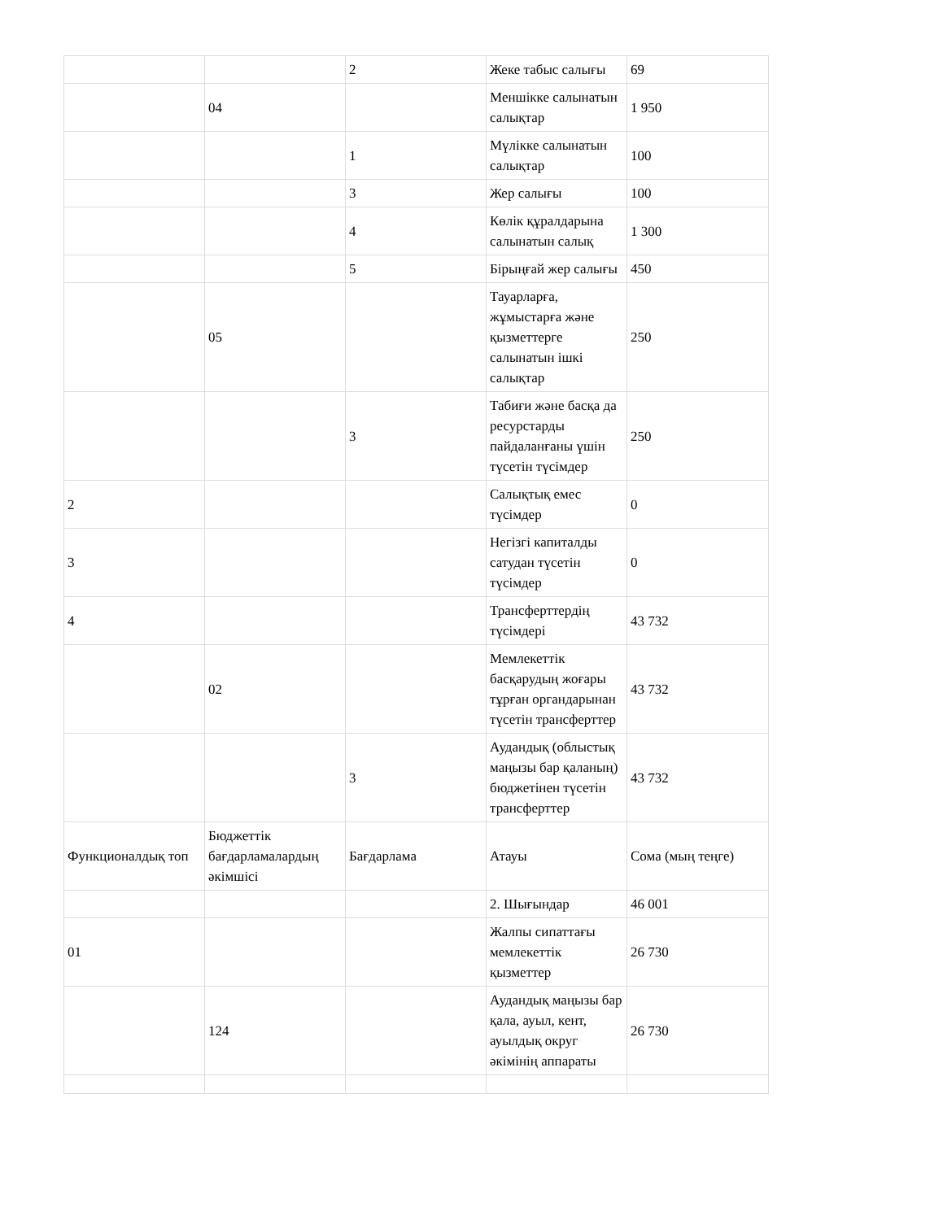| | | 2 | Жеке табыс салығы | 69 |
| | 04 | | Меншікке салынатын салықтар | 1 950 |
| | | 1 | Мүлікке салынатын салықтар | 100 |
| | | 3 | Жер салығы | 100 |
| | | 4 | Көлік құралдарына салынатын салық | 1 300 |
| | | 5 | Бірыңғай жер салығы | 450 |
| | 05 | | Тауарларға, жұмыстарға және қызметтерге салынатын ішкі салықтар | 250 |
| | | 3 | Табиғи және басқа да ресурстарды пайдаланғаны үшін түсетін түсімдер | 250 |
| 2 | | | Салықтық емес түсімдер | 0 |
| 3 | | | Негізгі капиталды сатудан түсетін түсімдер | 0 |
| 4 | | | Трансферттердің түсімдері | 43 732 |
| | 02 | | Мемлекеттік басқарудың жоғары тұрған органдарынан түсетін трансферттер | 43 732 |
| | | 3 | Аудандық (облыстық маңызы бар қаланың) бюджетінен түсетін трансферттер | 43 732 |
| Функционалдық топ | Бюджеттік бағдарламалардың әкімшісі | Бағдарлама | Атауы | Сома (мың теңге) |
| | | | 2. Шығындар | 46 001 |
| 01 | | | Жалпы сипаттағы мемлекеттік қызметтер | 26 730 |
| | 124 | | Аудандық маңызы бар қала, ауыл, кент, ауылдық округ әкімінің аппараты | 26 730 |